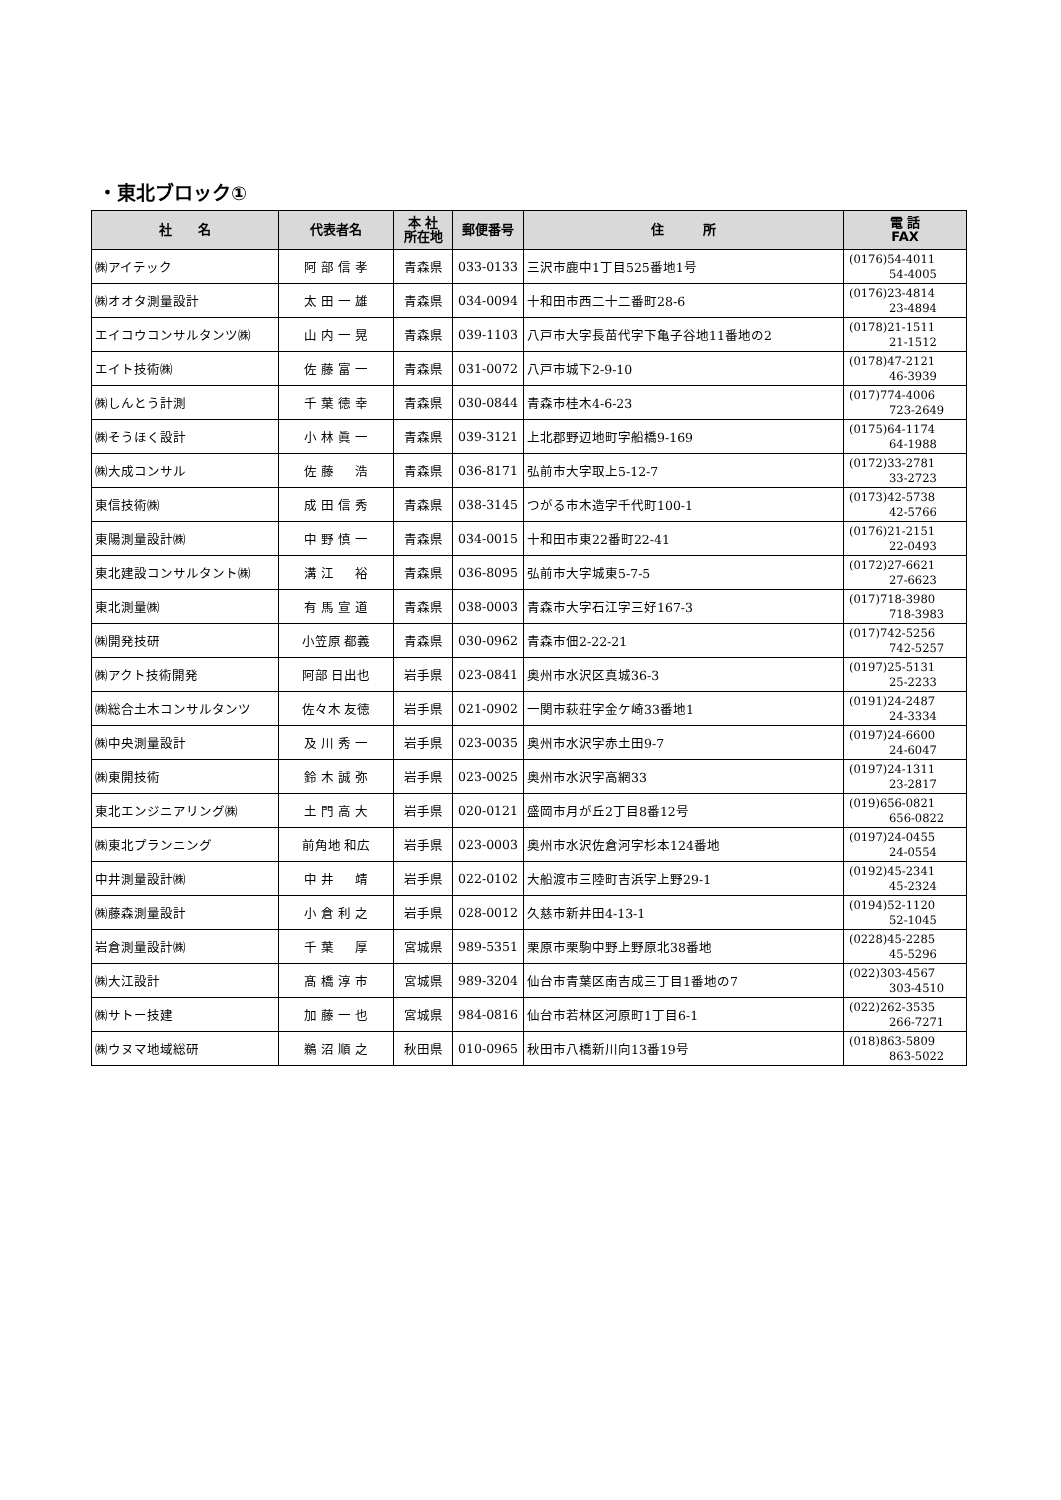・東北ブロック①
| 社 名 | 代表者名 | 本 社 所在地 | 郵便番号 | 住 所 | 電 話 FAX |
| --- | --- | --- | --- | --- | --- |
| ㈱アイテック | 阿 部 信 孝 | 青森県 | 033-0133 | 三沢市鹿中1丁目525番地1号 | (0176)54-4011 54-4005 |
| ㈱オオタ測量設計 | 太 田 一 雄 | 青森県 | 034-0094 | 十和田市西二十二番町28-6 | (0176)23-4814 23-4894 |
| エイコウコンサルタンツ㈱ | 山 内 一 晃 | 青森県 | 039-1103 | 八戸市大字長苗代字下亀子谷地11番地の2 | (0178)21-1511 21-1512 |
| エイト技術㈱ | 佐 藤 富 一 | 青森県 | 031-0072 | 八戸市城下2-9-10 | (0178)47-2121 46-3939 |
| ㈱しんとう計測 | 千 葉 徳 幸 | 青森県 | 030-0844 | 青森市桂木4-6-23 | (017)774-4006 723-2649 |
| ㈱そうほく設計 | 小 林 眞 一 | 青森県 | 039-3121 | 上北郡野辺地町字船橋9-169 | (0175)64-1174 64-1988 |
| ㈱大成コンサル | 佐 藤 浩 | 青森県 | 036-8171 | 弘前市大字取上5-12-7 | (0172)33-2781 33-2723 |
| 東信技術㈱ | 成 田 信 秀 | 青森県 | 038-3145 | つがる市木造字千代町100-1 | (0173)42-5738 42-5766 |
| 東陽測量設計㈱ | 中 野 慎 一 | 青森県 | 034-0015 | 十和田市東22番町22-41 | (0176)21-2151 22-0493 |
| 東北建設コンサルタント㈱ | 溝 江 裕 | 青森県 | 036-8095 | 弘前市大字城東5-7-5 | (0172)27-6621 27-6623 |
| 東北測量㈱ | 有 馬 宣 道 | 青森県 | 038-0003 | 青森市大字石江字三好167-3 | (017)718-3980 718-3983 |
| ㈱開発技研 | 小笠原 都義 | 青森県 | 030-0962 | 青森市佃2-22-21 | (017)742-5256 742-5257 |
| ㈱アクト技術開発 | 阿部 日出也 | 岩手県 | 023-0841 | 奥州市水沢区真城36-3 | (0197)25-5131 25-2233 |
| ㈱総合土木コンサルタンツ | 佐々木 友徳 | 岩手県 | 021-0902 | 一関市萩荘字金ケ崎33番地1 | (0191)24-2487 24-3334 |
| ㈱中央測量設計 | 及 川 秀 一 | 岩手県 | 023-0035 | 奥州市水沢字赤土田9-7 | (0197)24-6600 24-6047 |
| ㈱東開技術 | 鈴 木 誠 弥 | 岩手県 | 023-0025 | 奥州市水沢字高網33 | (0197)24-1311 23-2817 |
| 東北エンジニアリング㈱ | 土 門 高 大 | 岩手県 | 020-0121 | 盛岡市月が丘2丁目8番12号 | (019)656-0821 656-0822 |
| ㈱東北プランニング | 前角地 和広 | 岩手県 | 023-0003 | 奥州市水沢佐倉河字杉本124番地 | (0197)24-0455 24-0554 |
| 中井測量設計㈱ | 中 井 靖 | 岩手県 | 022-0102 | 大船渡市三陸町吉浜字上野29-1 | (0192)45-2341 45-2324 |
| ㈱藤森測量設計 | 小 倉 利 之 | 岩手県 | 028-0012 | 久慈市新井田4-13-1 | (0194)52-1120 52-1045 |
| 岩倉測量設計㈱ | 千 葉 厚 | 宮城県 | 989-5351 | 栗原市栗駒中野上野原北38番地 | (0228)45-2285 45-5296 |
| ㈱大江設計 | 髙 橋 淳 市 | 宮城県 | 989-3204 | 仙台市青葉区南吉成三丁目1番地の7 | (022)303-4567 303-4510 |
| ㈱サトー技建 | 加 藤 一 也 | 宮城県 | 984-0816 | 仙台市若林区河原町1丁目6-1 | (022)262-3535 266-7271 |
| ㈱ウヌマ地域総研 | 鵜 沼 順 之 | 秋田県 | 010-0965 | 秋田市八橋新川向13番19号 | (018)863-5809 863-5022 |